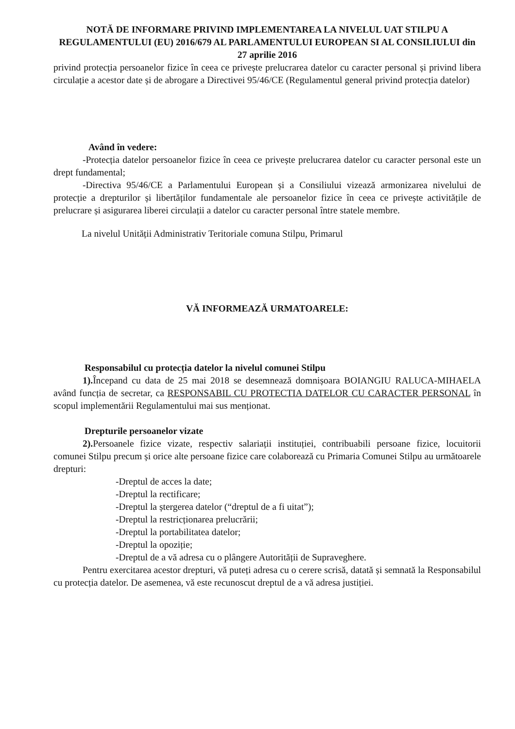NOTĂ DE INFORMARE PRIVIND IMPLEMENTAREA LA NIVELUL UAT STILPU A REGULAMENTULUI (EU) 2016/679 AL PARLAMENTULUI EUROPEAN SI AL CONSILIULUI din 27 aprilie 2016
privind protecția persoanelor fizice în ceea ce privește prelucrarea datelor cu caracter personal și privind libera circulație a acestor date și de abrogare a Directivei 95/46/CE (Regulamentul general privind protecția datelor)
Având în vedere:
-Protecția datelor persoanelor fizice în ceea ce privește prelucrarea datelor cu caracter personal este un drept fundamental;
-Directiva 95/46/CE a Parlamentului European și a Consiliului vizează armonizarea nivelului de protecție a drepturilor și libertăților fundamentale ale persoanelor fizice în ceea ce privește activitățile de prelucrare și asigurarea liberei circulații a datelor cu caracter personal între statele membre.
La nivelul Unității Administrativ Teritoriale comuna Stilpu, Primarul
VĂ INFORMEAZĂ URMATOARELE:
Responsabilul cu protecția datelor la nivelul comunei Stilpu
1). Începand cu data de 25 mai 2018 se desemnează domnișoara BOIANGIU RALUCA-MIHAELA având funcția de secretar, ca RESPONSABIL CU PROTECTIA DATELOR CU CARACTER PERSONAL în scopul implementării Regulamentului mai sus menționat.
Drepturile persoanelor vizate
2). Persoanele fizice vizate, respectiv salariații instituției, contribuabili persoane fizice, locuitorii comunei Stilpu precum și orice alte persoane fizice care colaborează cu Primaria Comunei Stilpu au următoarele drepturi:
-Dreptul de acces la date;
-Dreptul la rectificare;
-Dreptul la ștergerea datelor (“dreptul de a fi uitat”);
-Dreptul la restricționarea prelucrării;
-Dreptul la portabilitatea datelor;
-Dreptul la opoziție;
-Dreptul de a vă adresa cu o plângere Autorității de Supraveghere.
Pentru exercitarea acestor drepturi, vă puteți adresa cu o cerere scrisă, datată și semnată la Responsabilul cu protecția datelor. De asemenea, vă este recunoscut dreptul de a vă adresa justiției.